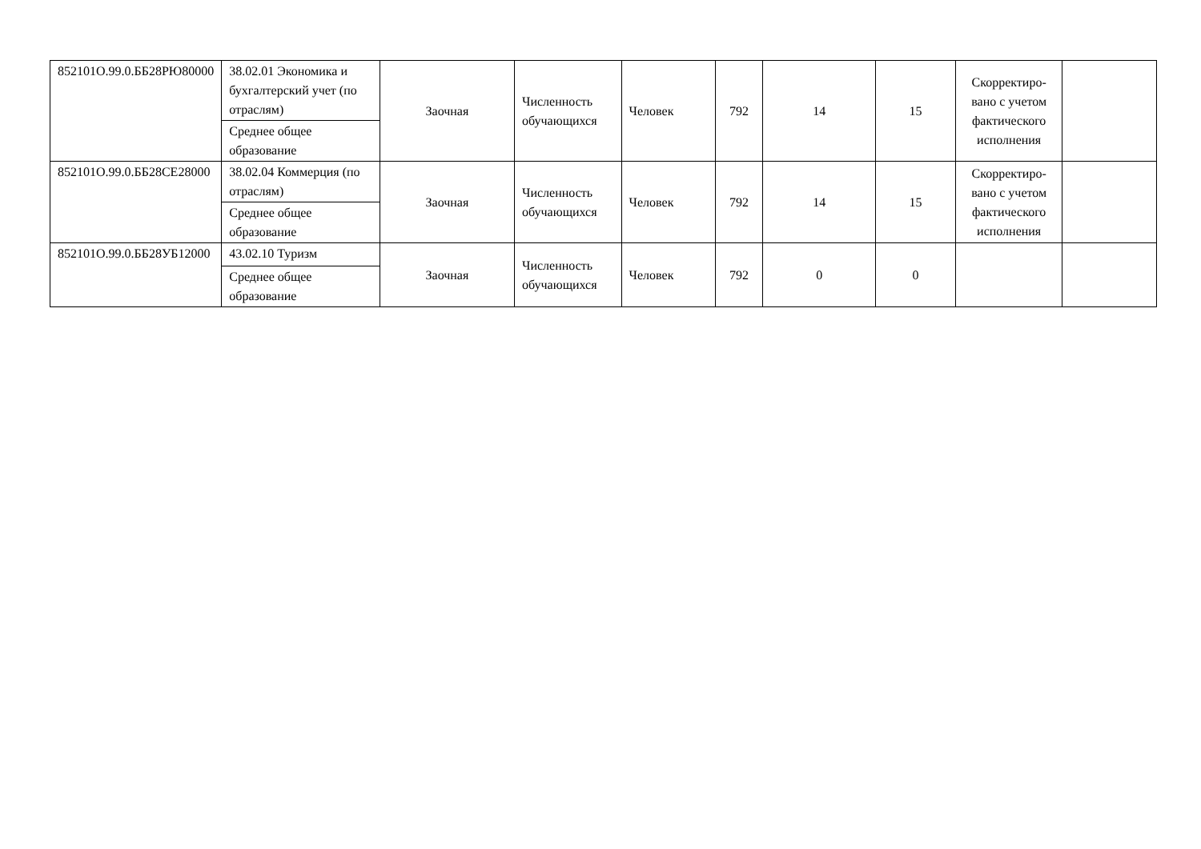| 852101О.99.0.ББ28РЮ80000 | 38.02.01 Экономика и бухгалтерский учет (по отраслям) | Заочная | Численность обучающихся | Человек | 792 | 14 | 15 | Скорректиро-вано с учетом фактического исполнения | |
| | Среднее общее образование | | | | | | | | |
| 852101О.99.0.ББ28СЕ28000 | 38.02.04 Коммерция (по отраслям) | Заочная | Численность обучающихся | Человек | 792 | 14 | 15 | Скорректиро-вано с учетом фактического исполнения | |
| | Среднее общее образование | | | | | | | | |
| 852101О.99.0.ББ28УБ12000 | 43.02.10 Туризм | Заочная | Численность обучающихся | Человек | 792 | 0 | 0 | | |
| | Среднее общее образование | | | | | | | | |